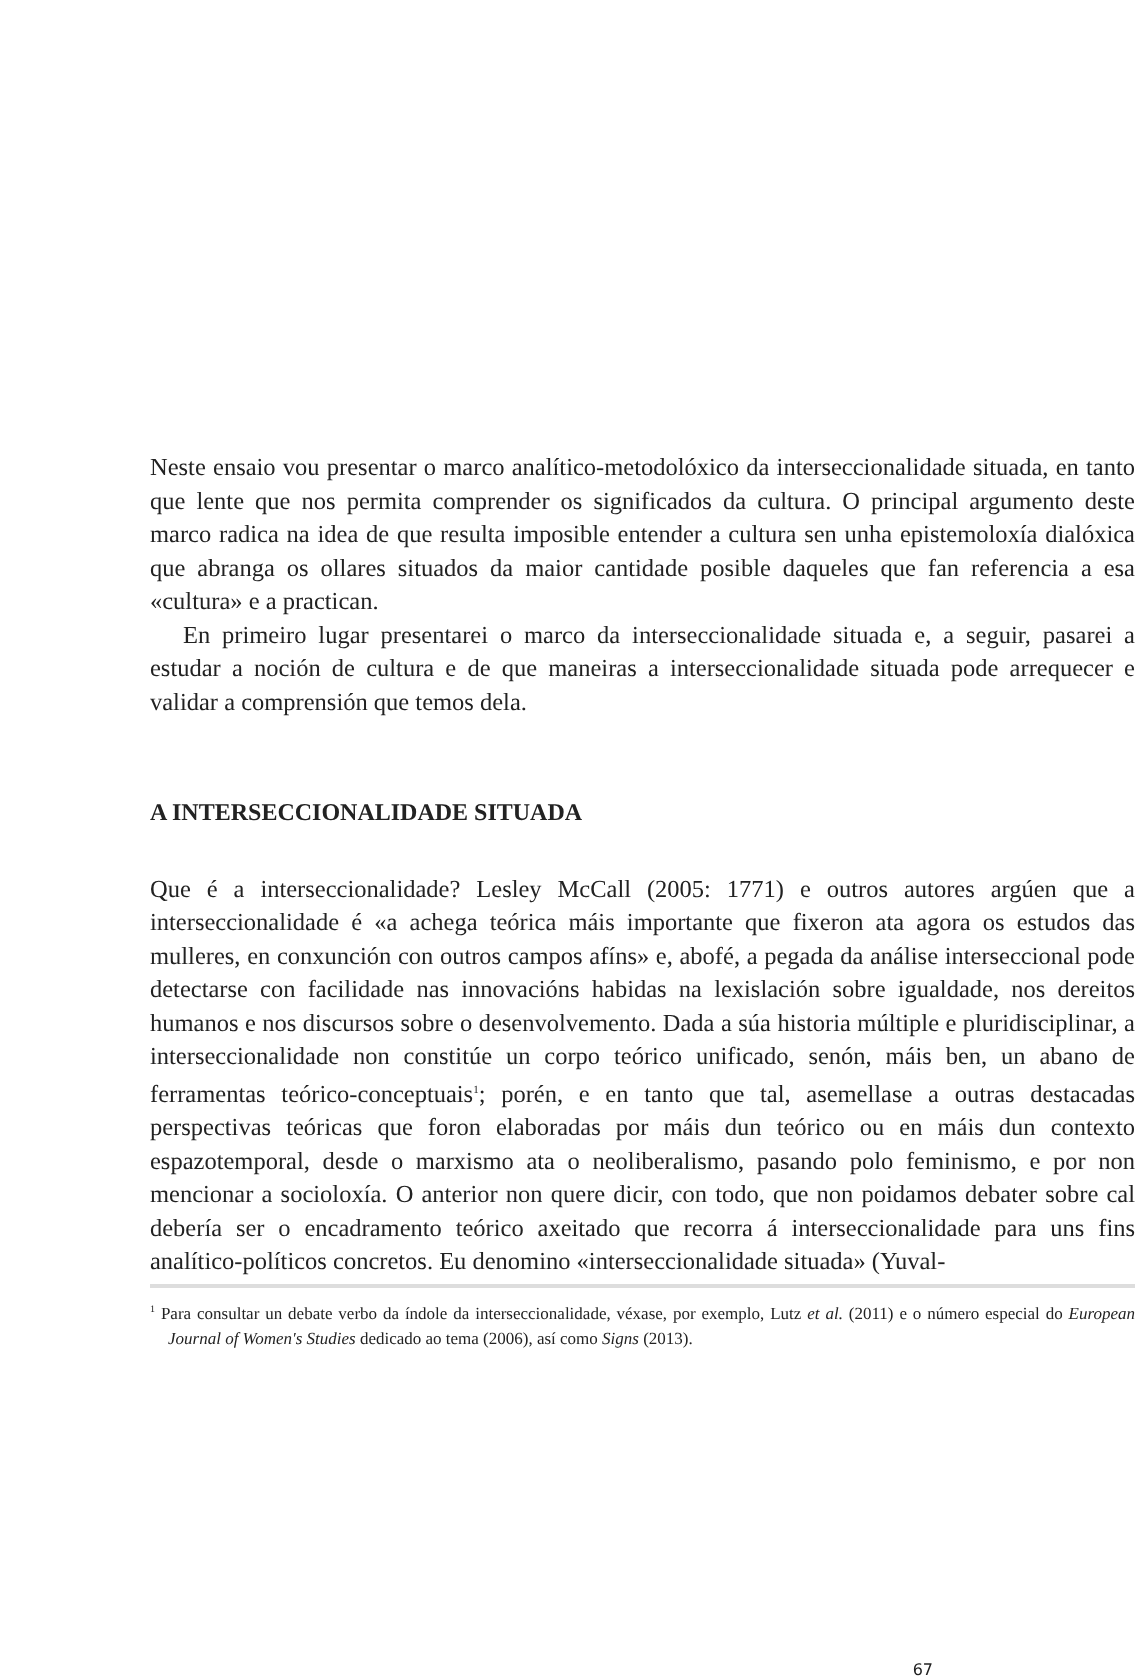Neste ensaio vou presentar o marco analítico-metodolóxico da interseccionalidade situada, en tanto que lente que nos permita comprender os significados da cultura. O principal argumento deste marco radica na idea de que resulta imposible entender a cultura sen unha epistemoloxía dialóxica que abranga os ollares situados da maior cantidade posible daqueles que fan referencia a esa «cultura» e a practican.
En primeiro lugar presentarei o marco da interseccionalidade situada e, a seguir, pasarei a estudar a noción de cultura e de que maneiras a interseccionalidade situada pode arrequecer e validar a comprensión que temos dela.
A INTERSECCIONALIDADE SITUADA
Que é a interseccionalidade? Lesley McCall (2005: 1771) e outros autores argúen que a interseccionalidade é «a achega teórica máis importante que fixeron ata agora os estudos das mulleres, en conxunción con outros campos afíns» e, abofé, a pegada da análise interseccional pode detectarse con facilidade nas innovacións habidas na lexislación sobre igualdade, nos dereitos humanos e nos discursos sobre o desenvolvemento. Dada a súa historia múltiple e pluridisciplinar, a interseccionalidade non constitúe un corpo teórico unificado, senón, máis ben, un abano de ferramentas teórico-conceptuais<sup>1</sup>; porén, e en tanto que tal, asemellase a outras destacadas perspectivas teóricas que foron elaboradas por máis dun teórico ou en máis dun contexto espazotemporal, desde o marxismo ata o neoliberalismo, pasando polo feminismo, e por non mencionar a socioloxía. O anterior non quere dicir, con todo, que non poidamos debater sobre cal debería ser o encadramento teórico axeitado que recorra á interseccionalidade para uns fins analítico-políticos concretos. Eu denomino «interseccionalidade situada» (Yuval-
<sup>1</sup> Para consultar un debate verbo da índole da interseccionalidade, véxase, por exemplo, Lutz et al. (2011) e o número especial do European Journal of Women's Studies dedicado ao tema (2006), así como Signs (2013).
67